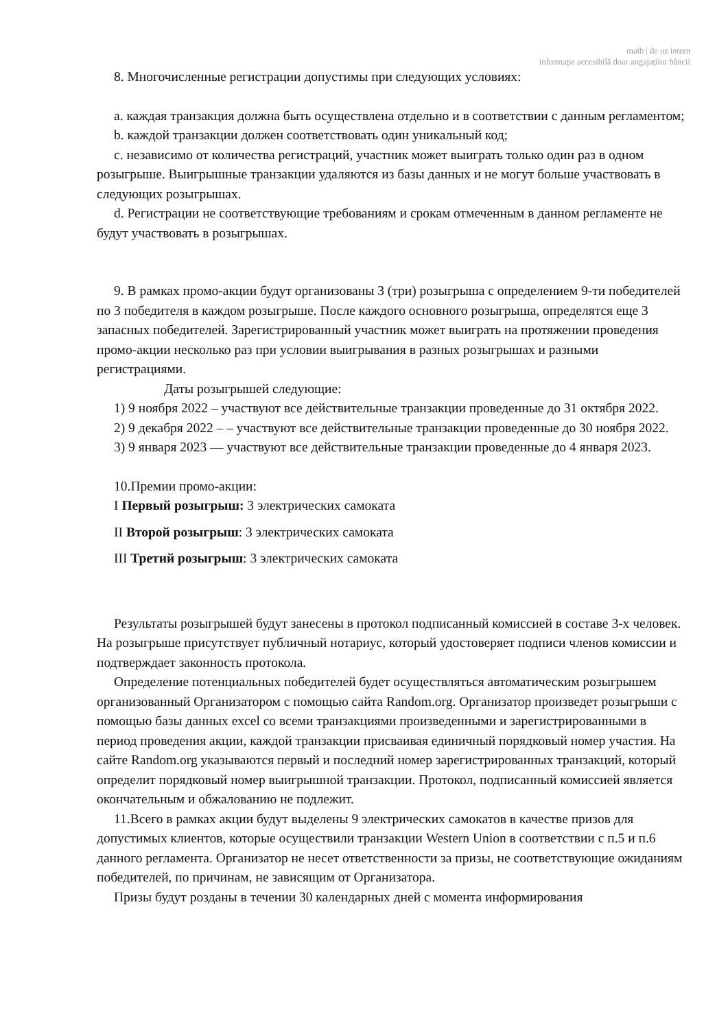maib | de uz intern
informaţie accesibilă doar angajaţilor băncii
8. Многочисленные регистрации допустимы при следующих условиях:
a. каждая транзакция должна быть осуществлена отдельно и в соответствии с данным регламентом;
b. каждой транзакции должен соответствовать один уникальный код;
c. независимо от количества регистраций, участник может выиграть только один раз в одном розыгрыше. Выигрышные транзакции удаляются из базы данных и не могут больше участвовать в следующих розыгрышах.
d. Регистрации не соответствующие требованиям и срокам отмеченным в данном регламенте не будут участвовать в розыгрышах.
9. В рамках промо-акции будут организованы 3 (три) розыгрыша с определением 9-ти победителей по 3 победителя в каждом розыгрыше. После каждого основного розыгрыша, определятся еще 3 запасных победителей. Зарегистрированный участник может выиграть на протяжении проведения промо-акции несколько раз при условии выигрывания в разных розыгрышах и разными регистрациями.
Даты розыгрышей следующие:
1) 9 ноября 2022 – участвуют все действительные транзакции проведенные до 31 октября 2022.
2) 9 декабря 2022 – – участвуют все действительные транзакции проведенные до 30 ноября 2022.
3) 9 января 2023 — участвуют все действительные транзакции проведенные до 4 января 2023.
10.Премии промо-акции:
I Первый розыгрыш: 3 электрических самоката
II Второй розыгрыш: 3 электрических самоката
III Третий розыгрыш: 3 электрических самоката
Результаты розыгрышей будут занесены в протокол подписанный комиссией в составе 3-х человек. На розыгрыше присутствует публичный нотариус, который удостоверяет подписи членов комиссии и подтверждает законность протокола.
Определение потенциальных победителей будет осуществляться автоматическим розыгрышем организованный Организатором с помощью сайта Random.org. Организатор произведет розыгрыши с помощью базы данных excel со всеми транзакциями произведенными и зарегистрированными в период проведения акции, каждой транзакции присваивая единичный порядковый номер участия. На сайте Random.org указываются первый и последний номер зарегистрированных транзакций, который определит порядковый номер выигрышной транзакции. Протокол, подписанный комиссией является окончательным и обжалованию не подлежит.
11.Всего в рамках акции будут выделены 9 электрических самокатов в качестве призов для допустимых клиентов, которые осуществили транзакции Western Union в соответствии с п.5 и п.6 данного регламента. Организатор не несет ответственности за призы, не соответствующие ожиданиям победителей, по причинам, не зависящим от Организатора.
Призы будут розданы в течении 30 календарных дней с момента информирования